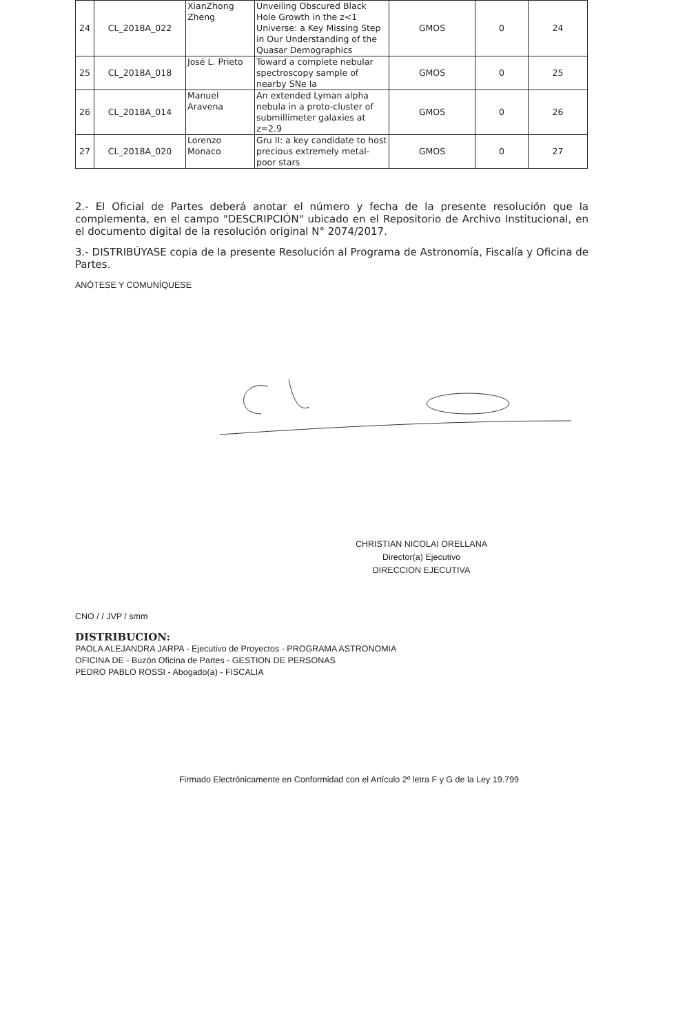| 24 | CL_2018A_022 | XianZhong Zheng | Unveiling Obscured Black Hole Growth in the z<1 Universe: a Key Missing Step in Our Understanding of the Quasar Demographics | GMOS | 0 | 24 |
| 25 | CL_2018A_018 | José L. Prieto | Toward a complete nebular spectroscopy sample of nearby SNe Ia | GMOS | 0 | 25 |
| 26 | CL_2018A_014 | Manuel Aravena | An extended Lyman alpha nebula in a proto-cluster of submillimeter galaxies at z=2.9 | GMOS | 0 | 26 |
| 27 | CL_2018A_020 | Lorenzo Monaco | Gru II: a key candidate to host precious extremely metal-poor stars | GMOS | 0 | 27 |
2.- El Oficial de Partes deberá anotar el número y fecha de la presente resolución que la complementa, en el campo "DESCRIPCIÓN" ubicado en el Repositorio de Archivo Institucional, en el documento digital de la resolución original N° 2074/2017.
3.- DISTRIBÚYASE copia de la presente Resolución al Programa de Astronomía, Fiscalía y Oficina de Partes.
ANÓTESE Y COMUNÍQUESE
CHRISTIAN NICOLAI ORELLANA
Director(a) Ejecutivo
DIRECCION EJECUTIVA
CNO / / JVP / smm
DISTRIBUCION:
PAOLA ALEJANDRA JARPA - Ejecutivo de Proyectos - PROGRAMA ASTRONOMIA
OFICINA DE - Buzón Oficina de Partes - GESTION DE PERSONAS
PEDRO PABLO ROSSI - Abogado(a) - FISCALIA
Firmado Electrónicamente en Conformidad con el Artículo 2º letra F y G de la Ley 19.799